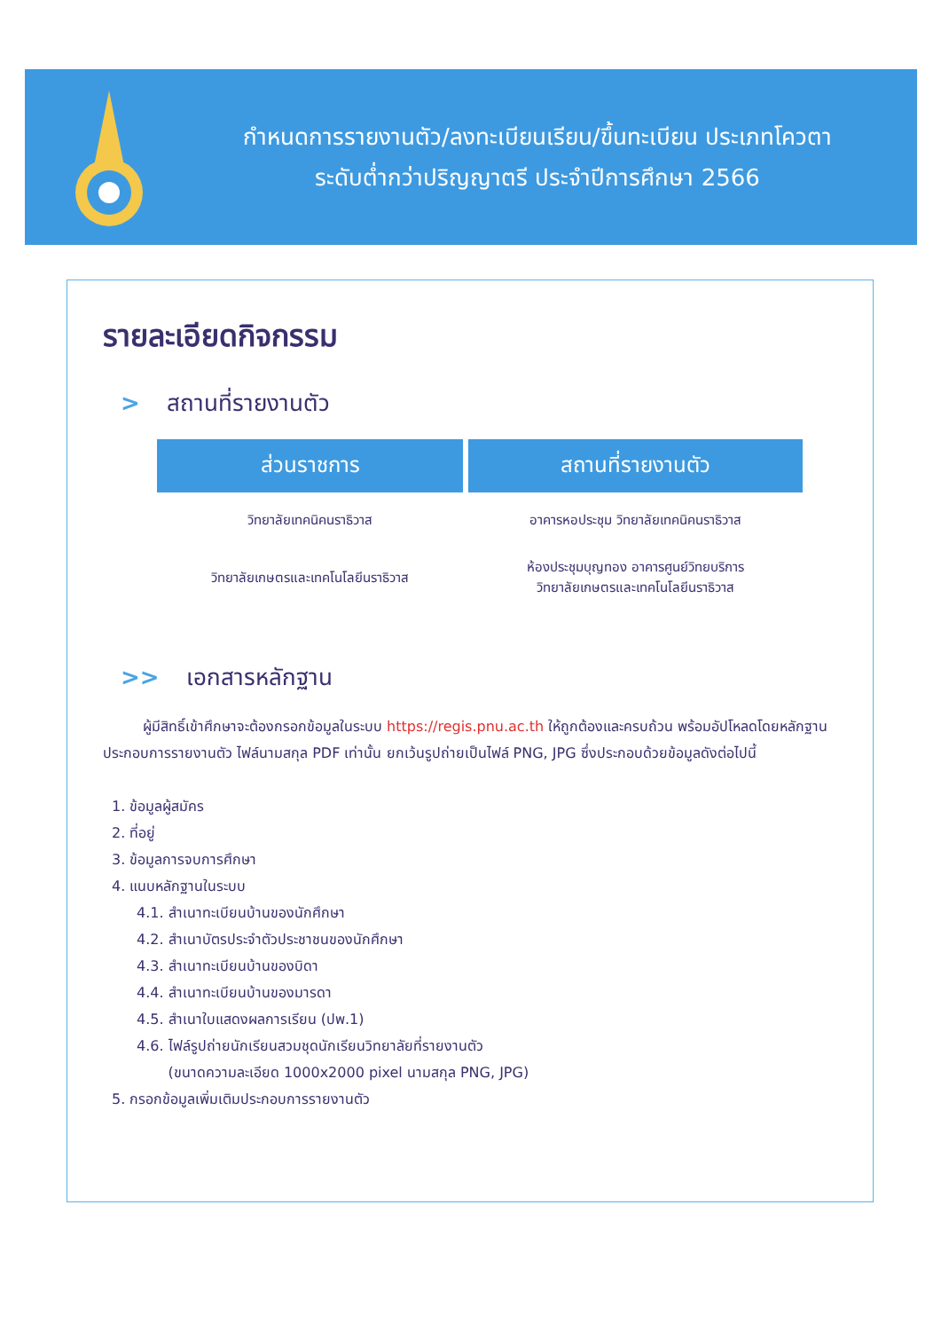กำหนดการรายงานตัว/ลงทะเบียนเรียน/ขึ้นทะเบียน ประเภทโควตา
ระดับต่ำกว่าปริญญาตรี ประจำปีการศึกษา 2566
รายละเอียดกิจกรรม
> สถานที่รายงานตัว
| ส่วนราชการ | สถานที่รายงานตัว |
| --- | --- |
| วิทยาลัยเทคนิคนราธิวาส | อาคารหอประชุม วิทยาลัยเทคนิคนราธิวาส |
| วิทยาลัยเกษตรและเทคโนโลยีนราธิวาส | ห้องประชุมบุญทอง อาคารศูนย์วิทยบริการ วิทยาลัยเกษตรและเทคโนโลยีนราธิวาส |
>> เอกสารหลักฐาน
ผู้มีสิทธิ์เข้าศึกษาจะต้องกรอกข้อมูลในระบบ https://regis.pnu.ac.th ให้ถูกต้องและครบถ้วน พร้อมอัปโหลดโดยหลักฐานประกอบการรายงานตัว ไฟล์นามสกุล PDF เท่านั้น ยกเว้นรูปถ่ายเป็นไฟล์ PNG, JPG ซึ่งประกอบด้วยข้อมูลดังต่อไปนี้
1. ข้อมูลผู้สมัคร
2. ที่อยู่
3. ข้อมูลการจบการศึกษา
4. แนบหลักฐานในระบบ
4.1. สำเนาทะเบียนบ้านของนักศึกษา
4.2. สำเนาบัตรประจำตัวประชาชนของนักศึกษา
4.3. สำเนาทะเบียนบ้านของบิดา
4.4. สำเนาทะเบียนบ้านของมารดา
4.5. สำเนาใบแสดงผลการเรียน (ปพ.1)
4.6. ไฟล์รูปถ่ายนักเรียนสวมชุดนักเรียนวิทยาลัยที่รายงานตัว
(ขนาดความละเอียด 1000x2000 pixel นามสกุล PNG, JPG)
5. กรอกข้อมูลเพิ่มเติมประกอบการรายงานตัว